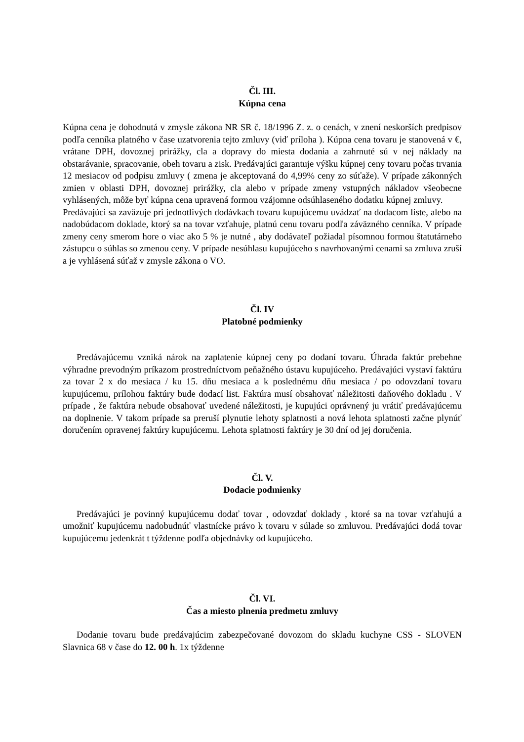Čl. III.
Kúpna cena
Kúpna cena je dohodnutá v zmysle zákona NR SR č. 18/1996 Z. z. o cenách, v znení neskorších predpisov podľa cenníka platného v čase uzatvorenia tejto zmluvy (viď príloha ). Kúpna cena tovaru je stanovená v €, vrátane DPH, dovoznej prirážky, cla a dopravy do miesta dodania a zahrnuté sú v nej náklady na obstarávanie, spracovanie, obeh tovaru a zisk. Predávajúci garantuje výšku kúpnej ceny tovaru počas trvania 12 mesiacov od podpisu zmluvy ( zmena je akceptovaná do 4,99% ceny zo súťaže). V prípade zákonných zmien v oblasti DPH, dovoznej prirážky, cla alebo v prípade zmeny vstupných nákladov všeobecne vyhlásených, môže byť kúpna cena upravená formou vzájomne odsúhlaseného dodatku kúpnej zmluvy.
Predávajúci sa zaväzuje pri jednotlivých dodávkach tovaru kupujúcemu uvádzať na dodacom liste, alebo na nadobúdacom doklade, ktorý sa na tovar vzťahuje, platnú cenu tovaru podľa záväzného cenníka. V prípade zmeny ceny smerom hore o viac ako 5 % je nutné , aby dodávateľ požiadal písomnou formou štatutárneho zástupcu o súhlas so zmenou ceny. V prípade nesúhlasu kupujúceho s navrhovanými cenami sa zmluva zruší a je vyhlásená súťaž v zmysle zákona o VO.
Čl. IV
Platobné podmienky
Predávajúcemu vzniká nárok na zaplatenie kúpnej ceny po dodaní tovaru. Úhrada faktúr prebehne výhradne prevodným príkazom prostredníctvom peňažného ústavu kupujúceho. Predávajúci vystaví faktúru za tovar 2 x do mesiaca / ku 15. dňu mesiaca a k poslednému dňu mesiaca / po odovzdaní tovaru kupujúcemu, prílohou faktúry bude dodací list. Faktúra musí obsahovať náležitosti daňového dokladu . V prípade , že faktúra nebude obsahovať uvedené náležitosti, je kupujúci oprávnený ju vrátiť predávajúcemu na doplnenie. V takom prípade sa preruší plynutie lehoty splatnosti a nová lehota splatnosti začne plynúť doručením opravenej faktúry kupujúcemu. Lehota splatnosti faktúry je 30 dní od jej doručenia.
Čl. V.
Dodacie podmienky
Predávajúci je povinný kupujúcemu dodať tovar , odovzdať doklady , ktoré sa na tovar vzťahujú a umožniť kupujúcemu nadobudnúť vlastnícke právo k tovaru v súlade so zmluvou. Predávajúci dodá tovar kupujúcemu jedenkrát t týždenne podľa objednávky od kupujúceho.
Čl. VI.
Čas a miesto plnenia predmetu zmluvy
Dodanie tovaru bude predávajúcim zabezpečované dovozom do skladu kuchyne CSS - SLOVEN Slavnica 68 v čase do 12. 00 h. 1x týždenne